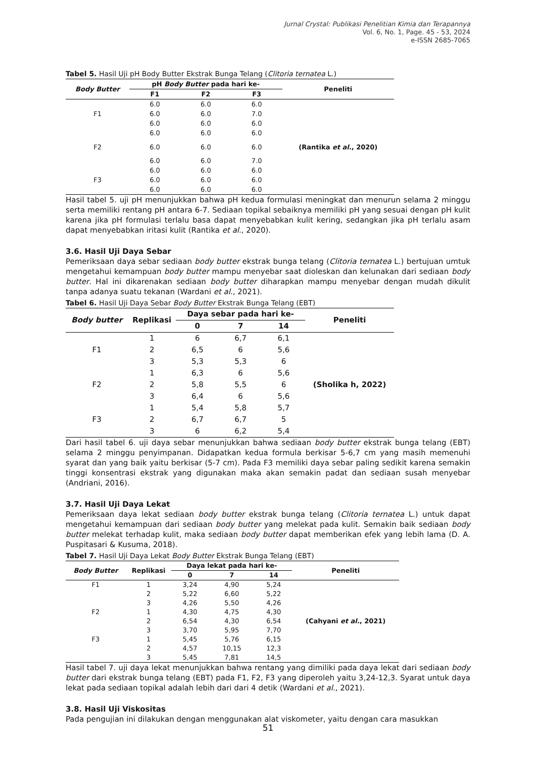Jurnal Crystal: Publikasi Penelitian Kimia dan Terapannya
Vol. 6, No. 1, Page. 45 - 53, 2024
e-ISSN 2685-7065
Tabel 5. Hasil Uji pH Body Butter Ekstrak Bunga Telang (Clitoria ternatea L.)
| Body Butter | pH Body Butter pada hari ke- | | | Peneliti |
| --- | --- | --- | --- | --- |
| | F1 | F2 | F3 | |
| F1 | 6.0 | 6.0 | 6.0 | (Rantika et al. , 2020) |
| | 6.0 | 6.0 | 7.0 | |
| | 6.0 | 6.0 | 6.0 | |
| F2 | 6.0 | 6.0 | 6.0 | |
| | 6.0 | 6.0 | 6.0 | |
| | 6.0 | 6.0 | 7.0 | |
| F3 | 6.0 | 6.0 | 6.0 | |
| | 6.0 | 6.0 | 6.0 | |
| | 6.0 | 6.0 | 6.0 | |
Hasil tabel 5. uji pH menunjukkan bahwa pH kedua formulasi meningkat dan menurun selama 2 minggu serta memiliki rentang pH antara 6-7. Sediaan topikal sebaiknya memiliki pH yang sesuai dengan pH kulit karena jika pH formulasi terlalu basa dapat menyebabkan kulit kering, sedangkan jika pH terlalu asam dapat menyebabkan iritasi kulit (Rantika et al., 2020).
3.6. Hasil Uji Daya Sebar
Pemeriksaan daya sebar sediaan body butter ekstrak bunga telang (Clitoria ternatea L.) bertujuan umtuk mengetahui kemampuan body butter mampu menyebar saat dioleskan dan kelunakan dari sediaan body butter. Hal ini dikarenakan sediaan body butter diharapkan mampu menyebar dengan mudah dikulit tanpa adanya suatu tekanan (Wardani et al., 2021).
Tabel 6. Hasil Uji Daya Sebar Body Butter Ekstrak Bunga Telang (EBT)
| Body butter | Replikasi | Daya sebar pada hari ke- | | | Peneliti |
| --- | --- | --- | --- | --- | --- |
| | | 0 | 7 | 14 | |
| F1 | 1 | 6 | 6,7 | 6,1 | (Sholika h, 2022) |
| | 2 | 6,5 | 6 | 5,6 | |
| | 3 | 5,3 | 5,3 | 6 | |
| F2 | 1 | 6,3 | 6 | 5,6 | |
| | 2 | 5,8 | 5,5 | 6 | |
| | 3 | 6,4 | 6 | 5,6 | |
| F3 | 1 | 5,4 | 5,8 | 5,7 | |
| | 2 | 6,7 | 6,7 | 5 | |
| | 3 | 6 | 6,2 | 5,4 | |
Dari hasil tabel 6. uji daya sebar menunjukkan bahwa sediaan body butter ekstrak bunga telang (EBT) selama 2 minggu penyimpanan. Didapatkan kedua formula berkisar 5-6,7 cm yang masih memenuhi syarat dan yang baik yaitu berkisar (5-7 cm). Pada F3 memiliki daya sebar paling sedikit karena semakin tinggi konsentrasi ekstrak yang digunakan maka akan semakin padat dan sediaan susah menyebar (Andriani, 2016).
3.7. Hasil Uji Daya Lekat
Pemeriksaan daya lekat sediaan body butter ekstrak bunga telang (Clitoria ternatea L.) untuk dapat mengetahui kemampuan dari sediaan body butter yang melekat pada kulit. Semakin baik sediaan body butter melekat terhadap kulit, maka sediaan body butter dapat memberikan efek yang lebih lama (D. A. Puspitasari & Kusuma, 2018).
Tabel 7. Hasil Uji Daya Lekat Body Butter Ekstrak Bunga Telang (EBT)
| Body Butter | Replikasi | Daya lekat pada hari ke- | | | Peneliti |
| --- | --- | --- | --- | --- | --- |
| | | 0 | 7 | 14 | |
| F1 | 1 | 3,24 | 4,90 | 5,24 | (Cahyani et al. , 2021) |
| | 2 | 5,22 | 6,60 | 5,22 | |
| | 3 | 4,26 | 5,50 | 4,26 | |
| F2 | 1 | 4,30 | 4,75 | 4,30 | |
| | 2 | 6,54 | 4,30 | 6,54 | |
| | 3 | 3,70 | 5,95 | 7,70 | |
| F3 | 1 | 5,45 | 5,76 | 6,15 | |
| | 2 | 4,57 | 10,15 | 12,3 | |
| | 3 | 5,45 | 7,81 | 14,5 | |
Hasil tabel 7. uji daya lekat menunjukkan bahwa rentang yang dimiliki pada daya lekat dari sediaan body butter dari ekstrak bunga telang (EBT) pada F1, F2, F3 yang diperoleh yaitu 3,24-12,3. Syarat untuk daya lekat pada sediaan topikal adalah lebih dari dari 4 detik (Wardani et al., 2021).
3.8. Hasil Uji Viskositas
Pada pengujian ini dilakukan dengan menggunakan alat viskometer, yaitu dengan cara masukkan
51